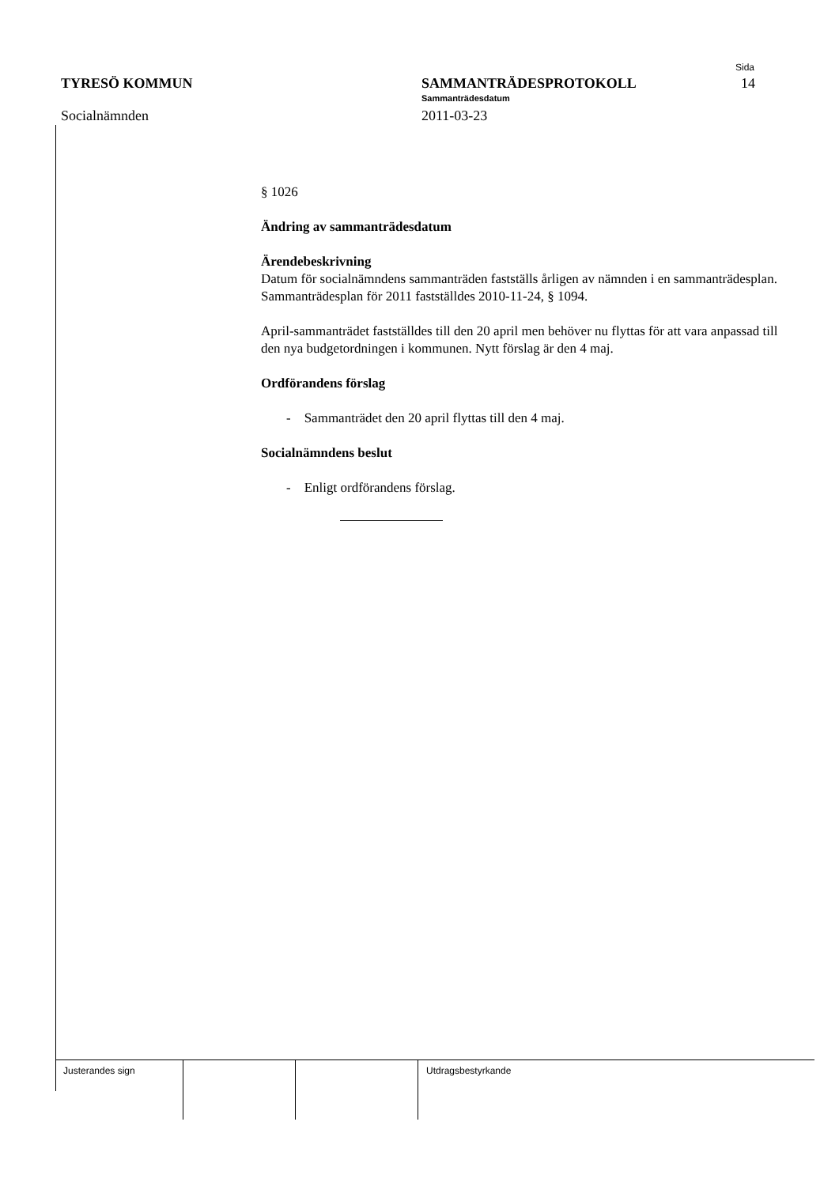TYRESÖ KOMMUN
Socialnämnden
SAMMANTRÄDESPROTOKOLL
Sammanträdesdatum
2011-03-23
Sida
14
§ 1026
Ändring av sammanträdesdatum
Ärendebeskrivning
Datum för socialnämndens sammanträden fastställs årligen av nämnden i en sammanträdesplan. Sammanträdesplan för 2011 fastställdes 2010-11-24, § 1094.
April-sammanträdet fastställdes till den 20 april men behöver nu flyttas för att vara anpassad till den nya budgetordningen i kommunen. Nytt förslag är den 4 maj.
Ordförandens förslag
- Sammanträdet den 20 april flyttas till den 4 maj.
Socialnämndens beslut
- Enligt ordförandens förslag.
Justerandes sign Utdragsbestyrkande